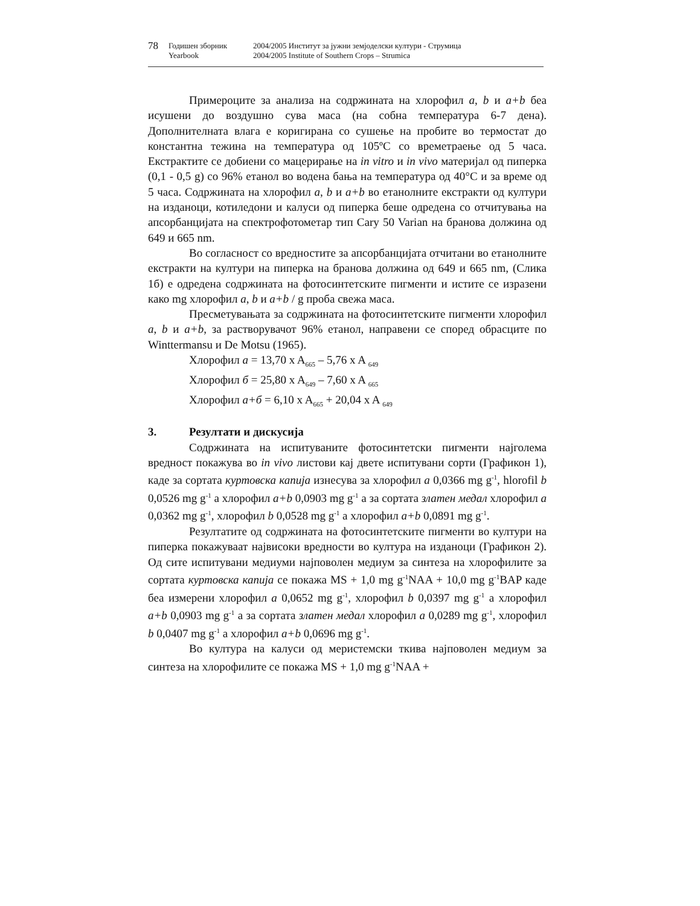78 Годишен зборник
Yearbook 2004/2005 Институт за јужни земјоделски култури - Струмица
2004/2005 Institute of Southern Crops – Strumica
Примероците за анализа на содржината на хлорофил a, b и a+b беа исушени до воздушно сува маса (на собна температура 6-7 дена). Дополнителната влага е коригирана со сушење на пробите во термостат до константна тежина на температура од 105ºC со времетраење од 5 часа. Екстрактите се добиени со мацерирање на in vitro и in vivo материјал од пиперка (0,1 - 0,5 g) со 96% етанол во водена бања на температура од 40°C и за време од 5 часа. Содржината на хлорофил a, b и a+b во етанолните екстракти од култури на изданоци, котиледони и калуси од пиперка беше одредена со отчитувања на апсорбанцијата на спектрофотометар тип Cary 50 Varian на бранова должина од 649 и 665 nm.
Во согласност со вредностите за апсорбанцијата отчитани во етанолните екстракти на култури на пиперка на бранова должина од 649 и 665 nm, (Слика 1б) е одредена содржината на фотосинтетските пигменти и истите се изразени како mg хлорофил a, b и a+b / g проба свежа маса.
Пресметувањата за содржината на фотосинтетските пигменти хлорофил a, b и a+b, за растворувачот 96% етанол, направени се според обрасците по Winttermansu и De Motsu (1965).
Хлорофил а = 13,70 x A<sub>665</sub> – 5,76 x A <sub>649</sub>
Хлорофил б = 25,80 x A<sub>649</sub> – 7,60 x A <sub>665</sub>
Хлорофил а+б = 6,10 x A<sub>665</sub> + 20,04 x A <sub>649</sub>
3. Резултати и дискусија
Содржината на испитуваните фотосинтетски пигменти најголема вредност покажува во in vivo листови кај двете испитувани сорти (Графикон 1), каде за сортата куртовска капија изнесува за хлорофил a 0,0366 mg g<sup>-1</sup>, hlorofil b 0,0526 mg g<sup>-1</sup> а хлорофил a+b 0,0903 mg g<sup>-1</sup> а за сортата златен медал хлорофил a 0,0362 mg g<sup>-1</sup>, хлорофил b 0,0528 mg g<sup>-1</sup> а хлорофил a+b 0,0891 mg g<sup>-1</sup>.
Резултатите од содржината на фотосинтетските пигменти во култури на пиперка покажуваат највисоки вредности во култура на изданоци (Графикон 2). Од сите испитувани медиуми најповолен медиум за синтеза на хлорофилите за сортата куртовска капија се покажа MS + 1,0 mg g<sup>-1</sup>NAA + 10,0 mg g<sup>-1</sup>BAP каде беа измерени хлорофил a 0,0652 mg g<sup>-1</sup>, хлорофил b 0,0397 mg g<sup>-1</sup> а хлорофил a+b 0,0903 mg g<sup>-1</sup> а за сортата златен медал хлорофил a 0,0289 mg g<sup>-1</sup>, хлорофил b 0,0407 mg g<sup>-1</sup> а хлорофил a+b 0,0696 mg g<sup>-1</sup>.
Во култура на калуси од меристемски ткива најповолен медиум за синтеза на хлорофилите се покажа MS + 1,0 mg g<sup>-1</sup>NAA +